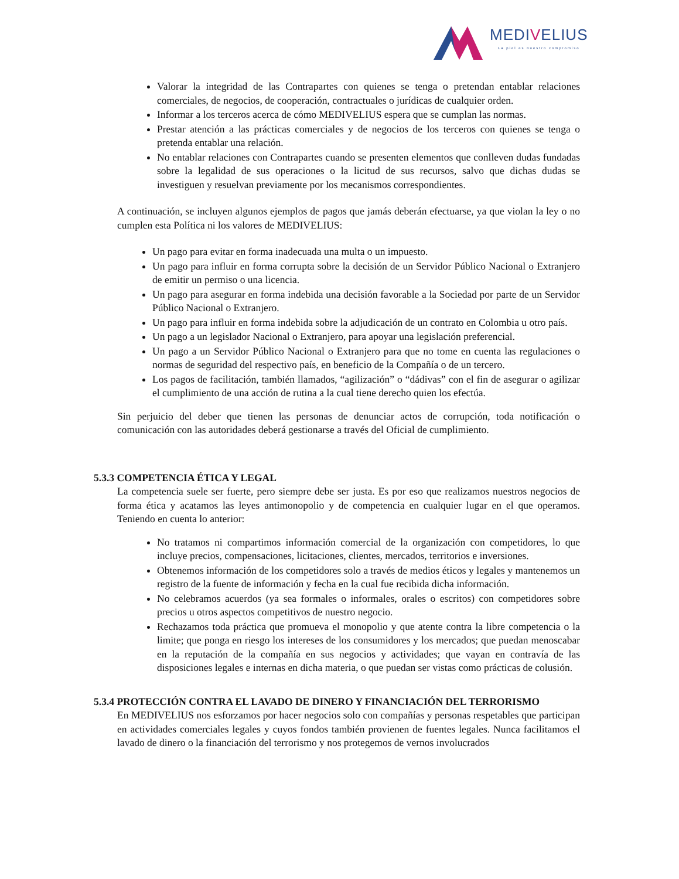MEDIVELIUS
La piel es nuestro compromiso
Valorar la integridad de las Contrapartes con quienes se tenga o pretendan entablar relaciones comerciales, de negocios, de cooperación, contractuales o jurídicas de cualquier orden.
Informar a los terceros acerca de cómo MEDIVELIUS espera que se cumplan las normas.
Prestar atención a las prácticas comerciales y de negocios de los terceros con quienes se tenga o pretenda entablar una relación.
No entablar relaciones con Contrapartes cuando se presenten elementos que conlleven dudas fundadas sobre la legalidad de sus operaciones o la licitud de sus recursos, salvo que dichas dudas se investiguen y resuelvan previamente por los mecanismos correspondientes.
A continuación, se incluyen algunos ejemplos de pagos que jamás deberán efectuarse, ya que violan la ley o no cumplen esta Política ni los valores de MEDIVELIUS:
Un pago para evitar en forma inadecuada una multa o un impuesto.
Un pago para influir en forma corrupta sobre la decisión de un Servidor Público Nacional o Extranjero de emitir un permiso o una licencia.
Un pago para asegurar en forma indebida una decisión favorable a la Sociedad por parte de un Servidor Público Nacional o Extranjero.
Un pago para influir en forma indebida sobre la adjudicación de un contrato en Colombia u otro país.
Un pago a un legislador Nacional o Extranjero, para apoyar una legislación preferencial.
Un pago a un Servidor Público Nacional o Extranjero para que no tome en cuenta las regulaciones o normas de seguridad del respectivo país, en beneficio de la Compañía o de un tercero.
Los pagos de facilitación, también llamados, “agilización” o “dádivas” con el fin de asegurar o agilizar el cumplimiento de una acción de rutina a la cual tiene derecho quien los efectúa.
Sin perjuicio del deber que tienen las personas de denunciar actos de corrupción, toda notificación o comunicación con las autoridades deberá gestionarse a través del Oficial de cumplimiento.
5.3.3 COMPETENCIA ÉTICA Y LEGAL
La competencia suele ser fuerte, pero siempre debe ser justa. Es por eso que realizamos nuestros negocios de forma ética y acatamos las leyes antimonopolio y de competencia en cualquier lugar en el que operamos. Teniendo en cuenta lo anterior:
No tratamos ni compartimos información comercial de la organización con competidores, lo que incluye precios, compensaciones, licitaciones, clientes, mercados, territorios e inversiones.
Obtenemos información de los competidores solo a través de medios éticos y legales y mantenemos un registro de la fuente de información y fecha en la cual fue recibida dicha información.
No celebramos acuerdos (ya sea formales o informales, orales o escritos) con competidores sobre precios u otros aspectos competitivos de nuestro negocio.
Rechazamos toda práctica que promueva el monopolio y que atente contra la libre competencia o la limite; que ponga en riesgo los intereses de los consumidores y los mercados; que puedan menoscabar en la reputación de la compañía en sus negocios y actividades; que vayan en contravía de las disposiciones legales e internas en dicha materia, o que puedan ser vistas como prácticas de colusión.
5.3.4 PROTECCIÓN CONTRA EL LAVADO DE DINERO Y FINANCIACIÓN DEL TERRORISMO
En MEDIVELIUS nos esforzamos por hacer negocios solo con compañías y personas respetables que participan en actividades comerciales legales y cuyos fondos también provienen de fuentes legales. Nunca facilitamos el lavado de dinero o la financiación del terrorismo y nos protegemos de vernos involucrados